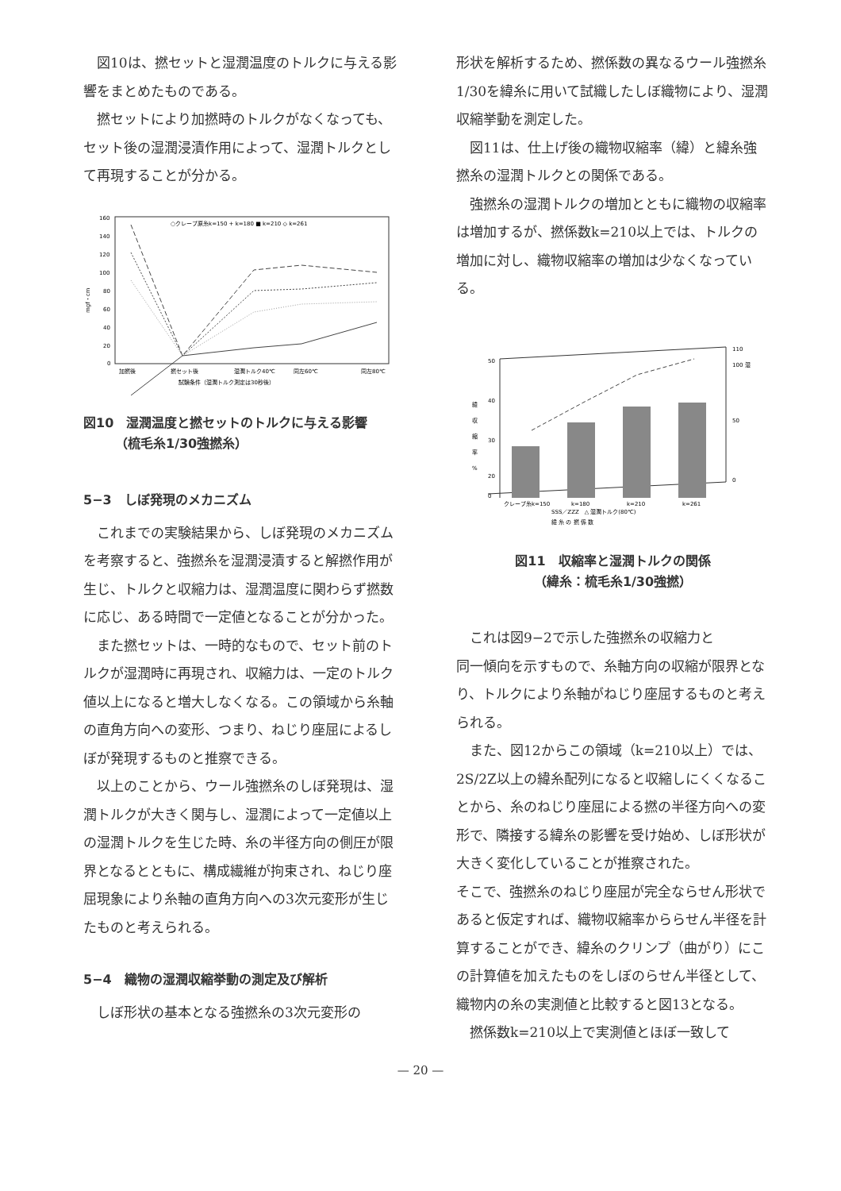図10は、撚セットと湿潤温度のトルクに与える影響をまとめたものである。
撚セットにより加撚時のトルクがなくなっても、セット後の湿潤浸漬作用によって、湿潤トルクとして再現することが分かる。
160
140
120
100
80
60
40
20
0
○クレープ原糸k=150 + k=180 ■ k=210 ◇ k=261
加撚後
撚セット後
湿潤トルク40℃
同左60℃
同左80℃
試験条件（湿潤トルク測定は30秒後）
mgf・cm
図10　湿潤温度と撚セットのトルクに与える影響
　　　（梳毛糸1/30強撚糸）
5−3　しぼ発現のメカニズム
これまでの実験結果から、しぼ発現のメカニズムを考察すると、強撚糸を湿潤浸漬すると解撚作用が生じ、トルクと収縮力は、湿潤温度に関わらず撚数に応じ、ある時間で一定値となることが分かった。
また撚セットは、一時的なもので、セット前のトルクが湿潤時に再現され、収縮力は、一定のトルク値以上になると増大しなくなる。この領域から糸軸の直角方向への変形、つまり、ねじり座屈によるしぼが発現するものと推察できる。
以上のことから、ウール強撚糸のしぼ発現は、湿潤トルクが大きく関与し、湿潤によって一定値以上の湿潤トルクを生じた時、糸の半径方向の側圧が限界となるとともに、構成繊維が拘束され、ねじり座屈現象により糸軸の直角方向への3次元変形が生じたものと考えられる。
5−4　織物の湿潤収縮挙動の測定及び解析
しぼ形状の基本となる強撚糸の3次元変形の
形状を解析するため、撚係数の異なるウール強撚糸1/30を緯糸に用いて試織したしぼ織物により、湿潤収縮挙動を測定した。
図11は、仕上げ後の織物収縮率（緯）と緯糸強撚糸の湿潤トルクとの関係である。
強撚糸の湿潤トルクの増加とともに織物の収縮率は増加するが、撚係数k=210以上では、トルクの増加に対し、織物収縮率の増加は少なくなっている。
50
40
30
20
0
緯
収
縮
率
%
110
100 湿
50
0
クレープ糸k=150
k=180
k=210
k=261
SSS／ZZZ　△ 湿潤トルク(80℃)
緯 糸 の 撚 係 数
図11　収縮率と湿潤トルクの関係
（緯糸：梳毛糸1/30強撚）
これは図9−2で示した強撚糸の収縮力と
同一傾向を示すもので、糸軸方向の収縮が限界となり、トルクにより糸軸がねじり座屈するものと考えられる。
また、図12からこの領域（k=210以上）では、2S/2Z以上の緯糸配列になると収縮しにくくなることから、糸のねじり座屈による撚の半径方向への変形で、隣接する緯糸の影響を受け始め、しぼ形状が大きく変化していることが推察された。
そこで、強撚糸のねじり座屈が完全ならせん形状であると仮定すれば、織物収縮率かららせん半径を計算することができ、緯糸のクリンプ（曲がり）にこの計算値を加えたものをしぼのらせん半径として、織物内の糸の実測値と比較すると図13となる。
撚係数k=210以上で実測値とほぼ一致して
— 20 —